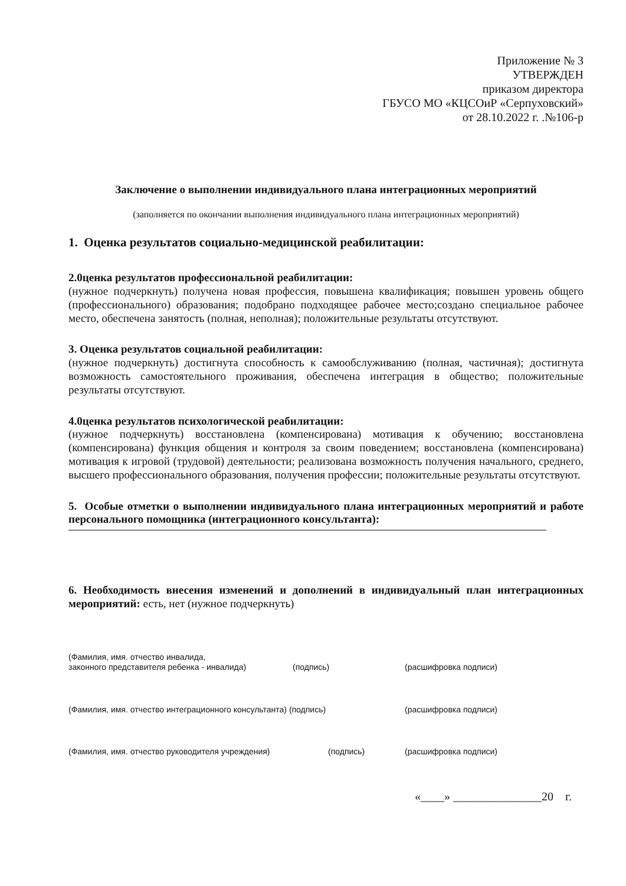Приложение № 3
УТВЕРЖДЕН
приказом директора
ГБУСО МО «КЦСОиР «Серпуховский»
от 28.10.2022 г. .№106-р
Заключение о выполнении индивидуального плана интеграционных мероприятий
(заполняется по окончании выполнения индивидуального плана интеграционных мероприятий)
1. Оценка результатов социально-медицинской реабилитации:
2.0ценка результатов профессиональной реабилитации:
(нужное подчеркнуть) получена новая профессия, повышена квалификация; повышен уровень общего (профессионального) образования; подобрано подходящее рабочее место;создано специальное рабочее место, обеспечена занятость (полная, неполная); положительные результаты отсутствуют.
3. Оценка результатов социальной реабилитации:
(нужное подчеркнуть) достигнута способность к самообслуживанию (полная, частичная); достигнута возможность самостоятельного проживания, обеспечена интеграция в общество; положительные результаты отсутствуют.
4.0ценка результатов психологической реабилитации:
(нужное подчеркнуть) восстановлена (компенсирована) мотивация к обучению; восстановлена (компенсирована) функция общения и контроля за своим поведением; восстановлена (компенсирована) мотивация к игровой (трудовой) деятельности; реализована возможность получения начального, среднего, высшего профессионального образования, получения профессии; положительные результаты отсутствуют.
5. Особые отметки о выполнении индивидуального плана интеграционных мероприятий и работе персонального помощника (интеграционного консультанта):
6. Необходимость внесения изменений и дополнений в индивидуальный план интеграционных мероприятий: есть, нет (нужное подчеркнуть)
(Фамилия, имя. отчество инвалида,
законного представителя ребенка - инвалида)
(подпись) (расшифровка подписи)
(Фамилия, имя. отчество интеграционного консультанта) (подпись) (расшифровка подписи)
(Фамилия, имя. отчество руководителя учреждения) (подпись) (расшифровка подписи)
«____» _______________20 г.